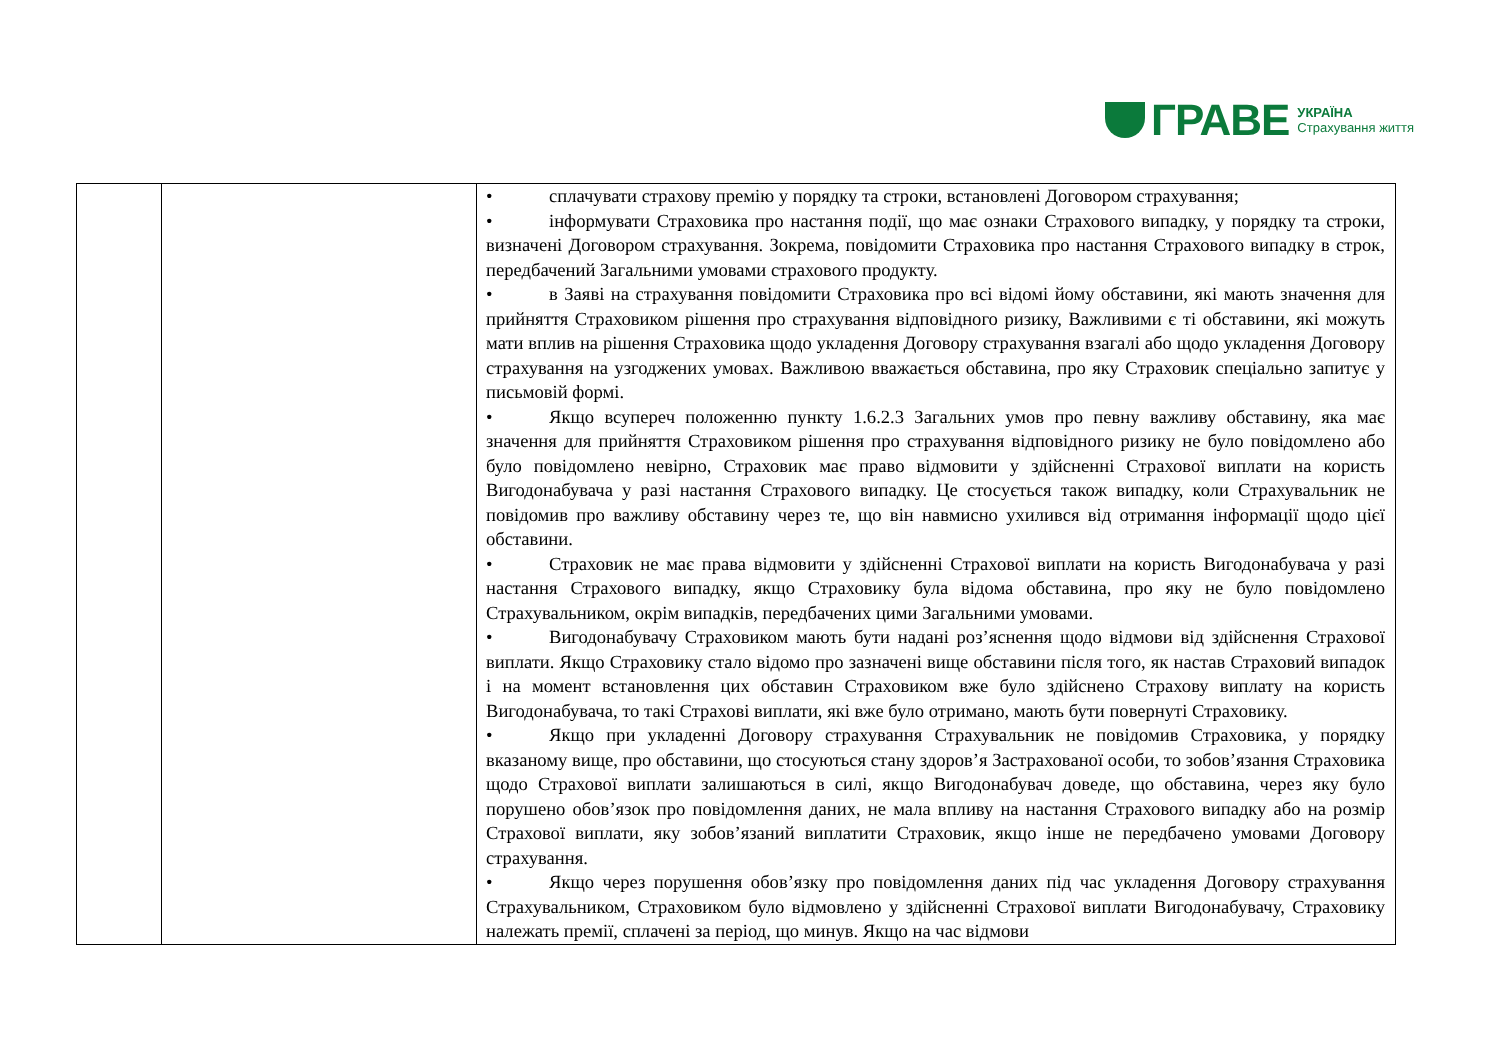ГРАВЕ УКРАЇНА
Страхування життя
| | | • сплачувати страхову премію у порядку та строки, встановлені Договором страхування; • інформувати Страховика про настання події, що має ознаки Страхового випадку, у порядку та строки, визначені Договором страхування. Зокрема, повідомити Страховика про настання Страхового випадку в строк, передбачений Загальними умовами страхового продукту. • в Заяві на страхування повідомити Страховика про всі відомі йому обставини, які мають значення для прийняття Страховиком рішення про страхування відповідного ризику, Важливими є ті обставини, які можуть мати вплив на рішення Страховика щодо укладення Договору страхування взагалі або щодо укладення Договору страхування на узгоджених умовах. Важливою вважається обставина, про яку Страховик спеціально запитує у письмовій формі. • Якщо всупереч положенню пункту 1.6.2.3 Загальних умов про певну важливу обставину, яка має значення для прийняття Страховиком рішення про страхування відповідного ризику не було повідомлено або було повідомлено невірно, Страховик має право відмовити у здійсненні Страхової виплати на користь Вигодонабувача у разі настання Страхового випадку. Це стосується також випадку, коли Страхувальник не повідомив про важливу обставину через те, що він навмисно ухилився від отримання інформації щодо цієї обставини. • Страховик не має права відмовити у здійсненні Страхової виплати на користь Вигодонабувача у разі настання Страхового випадку, якщо Страховику була відома обставина, про яку не було повідомлено Страхувальником, окрім випадків, передбачених цими Загальними умовами. • Вигодонабувачу Страховиком мають бути надані роз’яснення щодо відмови від здійснення Страхової виплати. Якщо Страховику стало відомо про зазначені вище обставини після того, як настав Страховий випадок і на момент встановлення цих обставин Страховиком вже було здійснено Страхову виплату на користь Вигодонабувача, то такі Страхові виплати, які вже було отримано, мають бути повернуті Страховику. • Якщо при укладенні Договору страхування Страхувальник не повідомив Страховика, у порядку вказаному вище, про обставини, що стосуються стану здоров’я Застрахованої особи, то зобов’язання Страховика щодо Страхової виплати залишаються в силі, якщо Вигодонабувач доведе, що обставина, через яку було порушено обов’язок про повідомлення даних, не мала впливу на настання Страхового випадку або на розмір Страхової виплати, яку зобов’язаний виплатити Страховик, якщо інше не передбачено умовами Договору страхування. • Якщо через порушення обов’язку про повідомлення даних під час укладення Договору страхування Страхувальником, Страховиком було відмовлено у здійсненні Страхової виплати Вигодонабувачу, Страховику належать премії, сплачені за період, що минув. Якщо на час відмови |